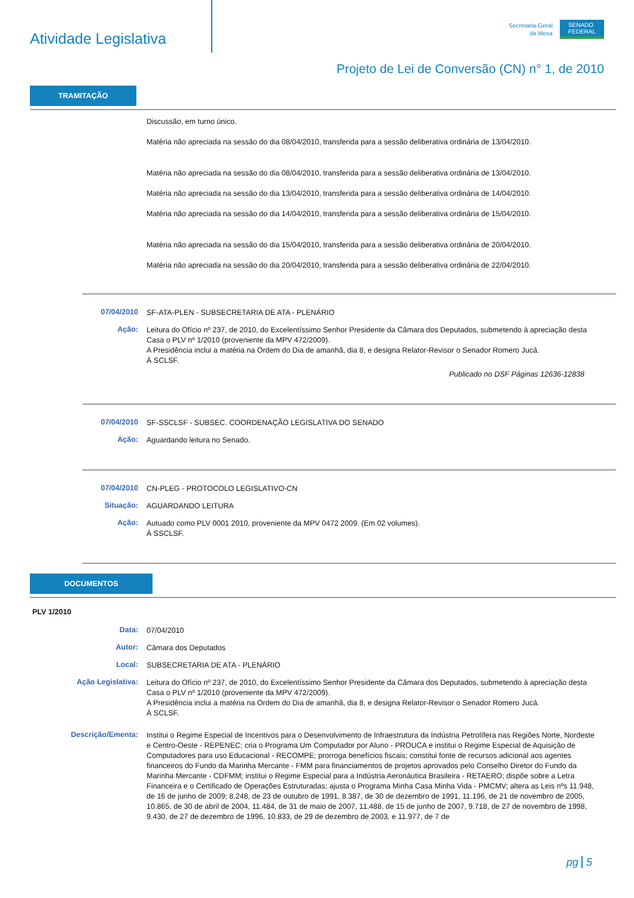Atividade Legislativa
Secretaria-Geral
da Mesa
SENADO
FEDERAL
Projeto de Lei de Conversão (CN) n° 1, de 2010
TRAMITAÇÃO
Discussão, em turno único.
Matéria não apreciada na sessão do dia 08/04/2010, transferida para a sessão deliberativa ordinária de 13/04/2010.
Matéria não apreciada na sessão do dia 08/04/2010, transferida para a sessão deliberativa ordinária de 13/04/2010.
Matéria não apreciada na sessão do dia 13/04/2010, transferida para a sessão deliberativa ordinária de 14/04/2010.
Matéria não apreciada na sessão do dia 14/04/2010, transferida para a sessão deliberativa ordinária de 15/04/2010.
Matéria não apreciada na sessão do dia 15/04/2010, transferida para a sessão deliberativa ordinária de 20/04/2010.
Matéria não apreciada na sessão do dia 20/04/2010, transferida para a sessão deliberativa ordinária de 22/04/2010.
07/04/2010
SF-ATA-PLEN - SUBSECRETARIA DE ATA - PLENÁRIO
Ação:
Leitura do Ofício nº 237, de 2010, do Excelentíssimo Senhor Presidente da Câmara dos Deputados, submetendo à apreciação desta Casa o PLV nº 1/2010 (proveniente da MPV 472/2009).
A Presidência inclui a matéria na Ordem do Dia de amanhã, dia 8, e designa Relator-Revisor o Senador Romero Jucá.
À SCLSF.
Publicado no DSF Páginas 12636-12838
07/04/2010
SF-SSCLSF - SUBSEC. COORDENAÇÃO LEGISLATIVA DO SENADO
Ação:
Aguardando leitura no Senado.
07/04/2010
CN-PLEG - PROTOCOLO LEGISLATIVO-CN
Situação:
AGUARDANDO LEITURA
Ação:
Autuado como PLV 0001 2010, proveniente da MPV 0472 2009. (Em 02 volumes).
À SSCLSF.
DOCUMENTOS
PLV 1/2010
Data:
07/04/2010
Autor:
Câmara dos Deputados
Local:
SUBSECRETARIA DE ATA - PLENÁRIO
Ação Legislativa:
Leitura do Ofício nº 237, de 2010, do Excelentíssimo Senhor Presidente da Câmara dos Deputados, submetendo à apreciação desta Casa o PLV nº 1/2010 (proveniente da MPV 472/2009).
A Presidência inclui a matéria na Ordem do Dia de amanhã, dia 8, e designa Relator-Revisor o Senador Romero Jucá.
À SCLSF.
Descrição/Ementa:
Institui o Regime Especial de Incentivos para o Desenvolvimento de Infraestrutura da Indústria Petrolífera nas Regiões Norte, Nordeste e Centro-Oeste - REPENEC; cria o Programa Um Computador por Aluno - PROUCA e institui o Regime Especial de Aquisição de Computadores para uso Educacional - RECOMPE; prorroga benefícios fiscais; constitui fonte de recursos adicional aos agentes financeiros do Fundo da Marinha Mercante - FMM para financiamentos de projetos aprovados pelo Conselho Diretor do Fundo da Marinha Mercante - CDFMM; institui o Regime Especial para a Indústria Aeronáutica Brasileira - RETAERO; dispõe sobre a Letra Financeira e o Certificado de Operações Estruturadas; ajusta o Programa Minha Casa Minha Vida - PMCMV; altera as Leis nºs 11.948, de 16 de junho de 2009; 8.248, de 23 de outubro de 1991, 8.387, de 30 de dezembro de 1991, 11.196, de 21 de novembro de 2005, 10.865, de 30 de abril de 2004, 11.484, de 31 de maio de 2007, 11.488, de 15 de junho de 2007, 9.718, de 27 de novembro de 1998, 9.430, de 27 de dezembro de 1996, 10.833, de 29 de dezembro de 2003, e 11.977, de 7 de
pg 5